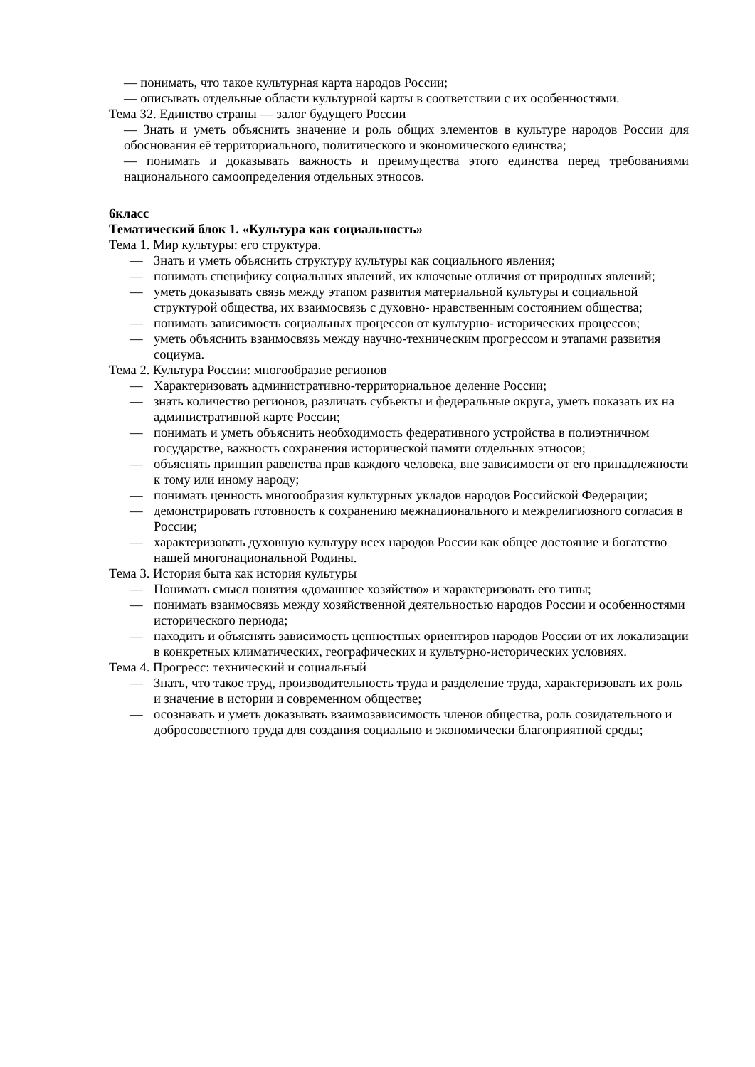— понимать, что такое культурная карта народов России;
— описывать отдельные области культурной карты в соответствии с их особенностями.
Тема 32. Единство страны — залог будущего России
— Знать и уметь объяснить значение и роль общих элементов в культуре народов России для обоснования её территориального, политического и экономического единства;
— понимать и доказывать важность и преимущества этого единства перед требованиями национального самоопределения отдельных этносов.
6класс
Тематический блок 1. «Культура как социальность»
Тема 1. Мир культуры: его структура.
— Знать и уметь объяснить структуру культуры как социального явления;
— понимать специфику социальных явлений, их ключевые отличия от природных явлений;
— уметь доказывать связь между этапом развития материальной культуры и социальной структурой общества, их взаимосвязь с духовно- нравственным состоянием общества;
— понимать зависимость социальных процессов от культурно- исторических процессов;
— уметь объяснить взаимосвязь между научно-техническим прогрессом и этапами развития социума.
Тема 2. Культура России: многообразие регионов
— Характеризовать административно-территориальное деление России;
— знать количество регионов, различать субъекты и федеральные округа, уметь показать их на административной карте России;
— понимать и уметь объяснить необходимость федеративного устройства в полиэтничном государстве, важность сохранения исторической памяти отдельных этносов;
— объяснять принцип равенства прав каждого человека, вне зависимости от его принадлежности к тому или иному народу;
— понимать ценность многообразия культурных укладов народов Российской Федерации;
— демонстрировать готовность к сохранению межнационального и межрелигиозного согласия в России;
— характеризовать духовную культуру всех народов России как общее достояние и богатство нашей многонациональной Родины.
Тема 3. История быта как история культуры
— Понимать смысл понятия «домашнее хозяйство» и характеризовать его типы;
— понимать взаимосвязь между хозяйственной деятельностью народов России и особенностями исторического периода;
— находить и объяснять зависимость ценностных ориентиров народов России от их локализации в конкретных климатических, географических и культурно-исторических условиях.
Тема 4. Прогресс: технический и социальный
— Знать, что такое труд, производительность труда и разделение труда, характеризовать их роль и значение в истории и современном обществе;
— осознавать и уметь доказывать взаимозависимость членов общества, роль созидательного и добросовестного труда для создания социально и экономически благоприятной среды;